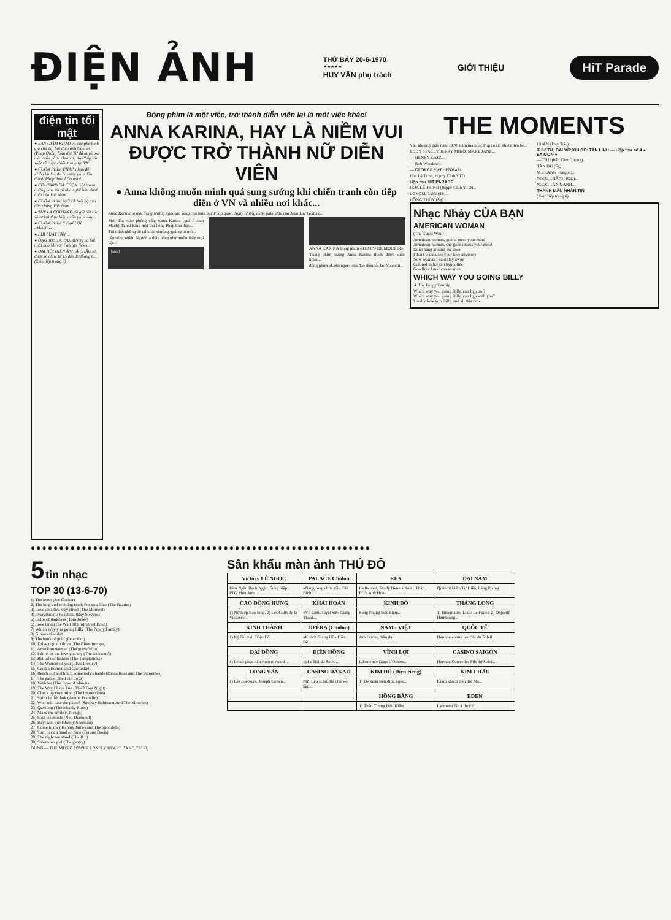ĐIỆN ẢNH
THỨ BẢY 20-6-1970
★★★★★
HUY VÂN phụ trách
GIỚI THIỆU
HiT Parade
điện tin tối mật
● BAN GIÁM KHẢO và các phê bình gia của đại hội điện ảnh Cannes (Pháp Quốc) hôm thứ Tư đã duyệt xét một cuốn phim chính trị do Pháp sản xuất về cuộc chiến tranh tại VN...
● CUỐN PHIM PHÁP, nhan đề «Hòa bình», do hà quay phim lão thành Pháp Raoul Coutard...
● COUTARD ĐÃ CHỌN một trong những nam tài tử nhà nghề hữu danh nhất của Việt Nam...
● CUỐN PHIM MỞ TẢ thái độ của dân chúng Việt Nam...
● TUY LÀ COUTARD đã giữ hết sức vô tư khi thực hiện cuốn phim này...
● CUỐN PHIM Ý ĐẠI LỢI «Metello»...
● PHI LUẬT TÂN ...
● ÔNG JOSE A. QUIRINO chủ bút nhật báo Mirror Foreign News...
● ĐẠI HỘI ĐIỆN ẢNH Á CHÂU sẽ được tổ chức từ 15 đến 19 tháng 6... (Xem tiếp trang 6)
Đóng phim là một việc, trở thành diễn viên lại là một việc khác!
ANNA KARINA, HAY LÀ NIỀM VUI ĐƯỢC TRỞ THÀNH NỮ DIỄN VIÊN
● Anna không muốn mình quá sung sướng khi chiến tranh còn tiếp diễn ở VN và nhiều nơi khác...
Anna Karina là một trong những ngôi sao sáng của màn bạc Pháp quốc. Ngay những cuốn phim đầu của Jean Luc Godard...
Mới đầu cuộc phỏng vấn, Anna Karina (quê ở Đan Mạch) đã nói bằng một thứ tiếng Pháp khá thạo...
Tôi thích những đề tài khác thường, gợi sự tò mò...
nên sống nhiệt. Người ta thấy nàng như muốn thấy mọi vật...
[ảnh]
ANNA KARINA trong phim «TEMPS DE MOURIR».
Trong phim tuồng Anna Karina thích được diễn khiến...
đóng phim «L'étranger» của đạo diễn lỗi lạc Visconti...
THE MOMENTS
Vào khoảng giữa năm 1970, năm mà nhạc Pop có rất nhiều tiến bộ...
EDDY STACEY, JERRY MIKO, MARY JANE...
— HENRY KATZ...
— Rob Winslow...
— GEORGE SWEHENHAM...
Hoa Lệ Trinh, Hippy Club YTD
Hộp thư HIT PARADE
HOA LỆ TRINH (Hippy Club YTD)...
LONGMITAIN (SP)...
HỒNG THỦY (Sg)...
HUÂN (Duy Trio)...
THƯ TỪ, BÀI VỞ XIN ĐỀ: TÂN LINH — Hộp thư số 4 ● SAIGON ●
— THU (bến Tầm Dương)...
TÂN DU (Sg)...
M.TRANG (Saigon)...
NGỌC THÀNH (QĐ)...
NGỌC TÂN OANH...
THANH MẪN NHẮN TIN
(Xem tiếp trang 6)
Nhạc Nhảy CỦA BẠN
AMERICAN WOMAN
(The Guess Who)
American woman, gonna mess your mind
American woman, she gonna mess your mind
Don't hang around my door
I don't wanna see your face anymore
Now woman I said stay away
Colored lights can hypnotize
Goodbye American woman
WHICH WAY YOU GOING BILLY
★ The Poppy Family
Which way you going Billy, can I go too?
Which way you going Billy, can I go with you?
I really love you Billy, and all this time...
●●●●●●●●●●●●●●●●●●●●●●●●●●●●●●●●●●●●●●●●●●●●●●●●●●●●●●●●●●●●
5
tin nhạc
TOP 30 (13-6-70)
1) The letter (Joe Cocker)
2) The long and winding road; For you Blue (The Beatles)
3) Love on a two way street (The Moment)
4) Everything is beautiful (Ray Stevens)
5) Color of darkness (Tom Jones)
6) Love land (The Watt 103 Rd Street Band)
7) Which Way you going Billy (The Poppy Family)
8) Gimme that dirt
9) The bank of gold (Peter Pan)
10) Drive captain drive (The Blues Images)
11) American woman (The guess Who)
12) I think of the love you say (The Jackson 5)
13) Ball of confusions (The Temptations)
14) The Wonder of you (Elvis Presley)
15) Cecilia (Simon and Garfunkel)
16) Reach out and touch somebody's hands (Diana Ross and The Supremes)
17) The game (The Four Tops)
18) Vehicles (The Eyes of March)
19) The Way I have Fun (The 3 Dog Night)
20) Check up your mind (The Impressions)
21) Spirit in the dark (Aretha Franklin)
22) Who will take the plane? (Smokey Robinson And The Miracles)
23) Question (The Moody Blues)
24) Make me smile (Chicago)
25) Soul les monts (Neil Diamond)
26) Hey! Mr. Sue (Bobby Sherman)
27) Come to me (Tommy James and The Shondells)
28) Turn back a hand on time (Tyrone Davis)
29) The night we stand (The B...)
30) Salomon's girl (The gentry)
DUNG — THE MUSIC POWER LONELY HEART BAND CLUB)
Sân khấu màn ảnh THỦ ĐÔ
| Victory LÊ NGỌC | PALACE Cholon | REX | ĐẠI NAM |
| --- | --- | --- | --- |
| Kim Ngân Bạch Ngân, Song hiệp... PĐV Hoa Anh | «Nàng ròng chưa tới» Tân Bình... | Le Renard, Sandy Dennis Keir... Pháp, PĐV Anh Hoa. | Quân tử kiếm Tự Hiền, Lăng Phong... |
| CAO ĐỒNG HƯNG | KHẢI HOÀN | KINH ĐÔ | THĂNG LONG |
| 1) Nữ hiệp Bảo long. 2) Les Colts de la Violence... | «Vô Lâm Huyết Sử» Giang Thanh... | Song Phụng thần kiếm... | 1) Hibernatus, Louis de Funes. 2) Objectif Hambourg... |
| KINH THÀNH | OPÉRA (Cholon) | NAM - VIỆT | QUỐC TẾ |
| 1) Kỳ lão trại, Triệu Lôi... | «Khách Giang Hồ» Điền Đề... | Âm Dương thần đao... | Hercule contre les Fils du Soleil... |
| ĐẠI ĐỒNG | DIÊN HỒNG | VĨNH LỢI | CASINO SAIGON |
| 1) Pecos phục hận Robert Wood... | 1) Le Roi du Soleil... | L'Ennemie Dans L'Ombre... | Hercule Contre les Fils du Soleil... |
| LONG VÂN | CASINO DAKAO | KIM ĐÔ (Điện riêng) | KIM CHÂU |
| 1) Les Forceurs, Joseph Cotten... | Nữ Hiệp sĩ mù Bà chủ Võ lâm... | 1) De xuân trên đỉnh ngọc... | Kiếm khách trên đồi Ma... |
| | | HỒNG BÀNG | EDEN |
| | | 1) Thần Chung Bửu Kiếm... | L'ennemi No 1 du FBI... |